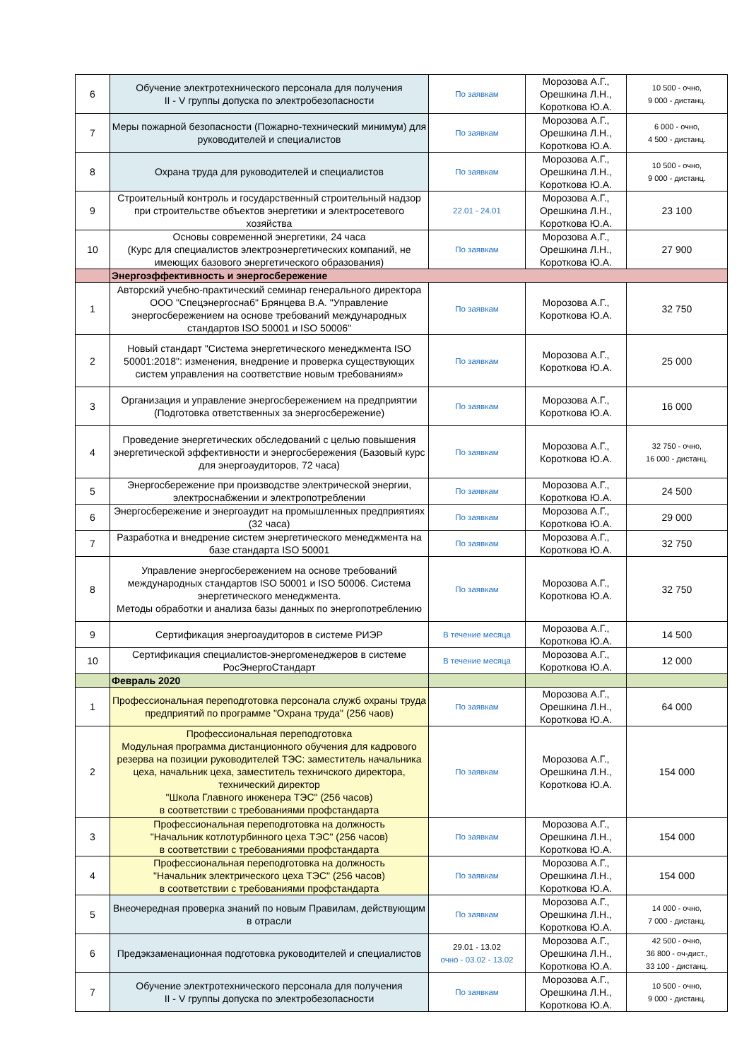| 6 | Обучение электротехнического персонала для получения II - V группы допуска по электробезопасности | По заявкам | Морозова А.Г., Орешкина Л.Н., Короткова Ю.А. | 10 500 - очно, 9 000 - дистанц. |
| 7 | Меры пожарной безопасности (Пожарно-технический минимум) для руководителей и специалистов | По заявкам | Морозова А.Г., Орешкина Л.Н., Короткова Ю.А. | 6 000 - очно, 4 500 - дистанц. |
| 8 | Охрана труда для руководителей и специалистов | По заявкам | Морозова А.Г., Орешкина Л.Н., Короткова Ю.А. | 10 500 - очно, 9 000 - дистанц. |
| 9 | Строительный контроль и государственный строительный надзор при строительстве объектов энергетики и электросетевого хозяйства | 22.01 - 24.01 | Морозова А.Г., Орешкина Л.Н., Короткова Ю.А. | 23 100 |
| 10 | Основы современной энергетики, 24 часа (Курс для специалистов электроэнергетических компаний, не имеющих базового энергетического образования) | По заявкам | Морозова А.Г., Орешкина Л.Н., Короткова Ю.А. | 27 900 |
| | Энергоэффективность и энергосбережение | | | |
| 1 | Авторский учебно-практический семинар генерального директора ООО "Спецэнергоснаб" Брянцева В.А. "Управление энергосбережением на основе требований международных стандартов ISO 50001 и ISO 50006" | По заявкам | Морозова А.Г., Короткова Ю.А. | 32 750 |
| 2 | Новый стандарт "Система энергетического менеджмента ISO 50001:2018": изменения, внедрение и проверка существующих систем управления на соответствие новым требованиям» | По заявкам | Морозова А.Г., Короткова Ю.А. | 25 000 |
| 3 | Организация и управление энергосбережением на предприятии (Подготовка ответственных за энергосбережение) | По заявкам | Морозова А.Г., Короткова Ю.А. | 16 000 |
| 4 | Проведение энергетических обследований с целью повышения энергетической эффективности и энергосбережения (Базовый курс для энергоаудиторов, 72 часа) | По заявкам | Морозова А.Г., Короткова Ю.А. | 32 750 - очно, 16 000 - дистанц. |
| 5 | Энергосбережение при производстве электрической энергии, электроснабжении и электропотреблении | По заявкам | Морозова А.Г., Короткова Ю.А. | 24 500 |
| 6 | Энергосбережение и энергоаудит на промышленных предприятиях (32 часа) | По заявкам | Морозова А.Г., Короткова Ю.А. | 29 000 |
| 7 | Разработка и внедрение систем энергетического менеджмента на базе стандарта ISO 50001 | По заявкам | Морозова А.Г., Короткова Ю.А. | 32 750 |
| 8 | Управление энергосбережением на основе требований международных стандартов ISO 50001 и ISO 50006. Система энергетического менеджмента. Методы обработки и анализа базы данных по энергопотреблению | По заявкам | Морозова А.Г., Короткова Ю.А. | 32 750 |
| 9 | Сертификация энергоаудиторов в системе РИЭР | В течение месяца | Морозова А.Г., Короткова Ю.А. | 14 500 |
| 10 | Сертификация специалистов-энергоменеджеров в системе РосЭнергоСтандарт | В течение месяца | Морозова А.Г., Короткова Ю.А. | 12 000 |
| | Февраль 2020 | | | |
| 1 | Профессиональная переподготовка персонала служб охраны труда предприятий по программе "Охрана труда" (256 чаов) | По заявкам | Морозова А.Г., Орешкина Л.Н., Короткова Ю.А. | 64 000 |
| 2 | Профессиональная переподготовка Модульная программа дистанционного обучения для кадрового резерва на позиции руководителей ТЭС: заместитель начальника цеха, начальник цеха, заместитель техничского директора, технический директор "Школа Главного инженера ТЭС" (256 часов) в соответствии с требованиями профстандарта | По заявкам | Морозова А.Г., Орешкина Л.Н., Короткова Ю.А. | 154 000 |
| 3 | Профессиональная переподготовка на должность "Начальник котлотурбинного цеха ТЭС" (256 часов) в соответствии с требованиями профстандарта | По заявкам | Морозова А.Г., Орешкина Л.Н., Короткова Ю.А. | 154 000 |
| 4 | Профессиональная переподготовка на должность "Начальник электрического цеха ТЭС" (256 часов) в соответствии с требованиями профстандарта | По заявкам | Морозова А.Г., Орешкина Л.Н., Короткова Ю.А. | 154 000 |
| 5 | Внеочередная проверка знаний по новым Правилам, действующим в отрасли | По заявкам | Морозова А.Г., Орешкина Л.Н., Короткова Ю.А. | 14 000 - очно, 7 000 - дистанц. |
| 6 | Предэкзаменационная подготовка руководителей и специалистов | 29.01 - 13.02 очно - 03.02 - 13.02 | Морозова А.Г., Орешкина Л.Н., Короткова Ю.А. | 42 500 - очно, 36 800 - оч-дист., 33 100 - дистанц. |
| 7 | Обучение электротехнического персонала для получения II - V группы допуска по электробезопасности | По заявкам | Морозова А.Г., Орешкина Л.Н., Короткова Ю.А. | 10 500 - очно, 9 000 - дистанц. |